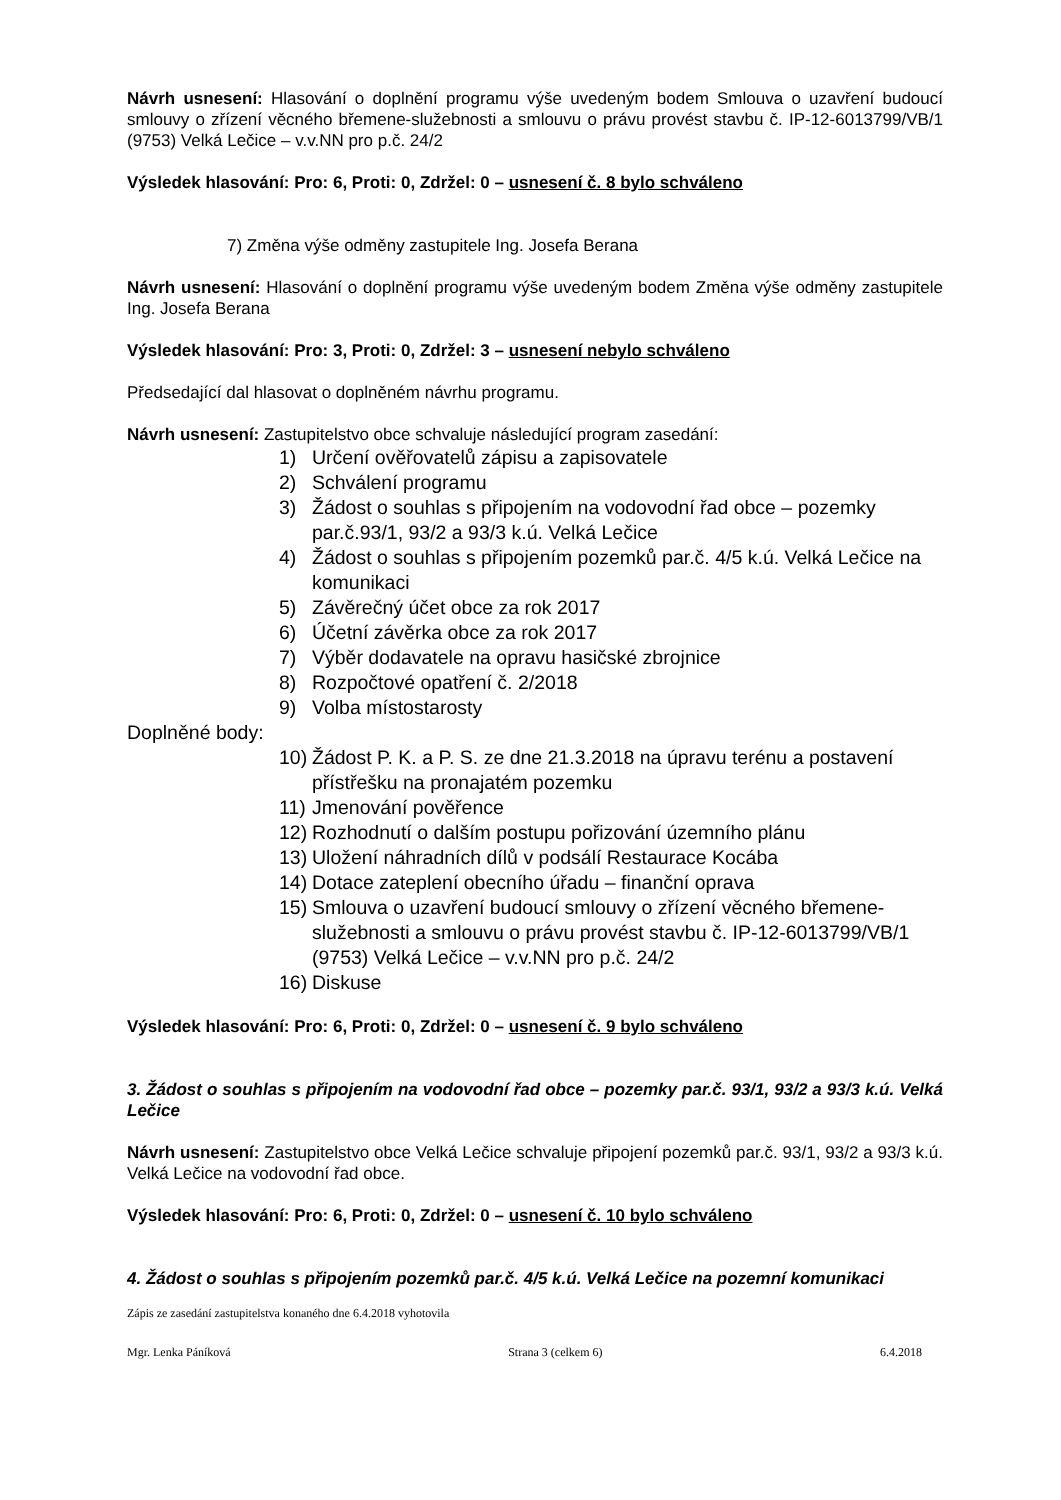Návrh usnesení: Hlasování o doplnění programu výše uvedeným bodem Smlouva o uzavření budoucí smlouvy o zřízení věcného břemene-služebnosti a smlouvu o právu provést stavbu č. IP-12-6013799/VB/1 (9753) Velká Lečice – v.v.NN pro p.č. 24/2
Výsledek hlasování: Pro: 6, Proti: 0, Zdržel: 0 – usnesení č. 8 bylo schváleno
7) Změna výše odměny zastupitele Ing. Josefa Berana
Návrh usnesení: Hlasování o doplnění programu výše uvedeným bodem Změna výše odměny zastupitele Ing. Josefa Berana
Výsledek hlasování: Pro: 3, Proti: 0, Zdržel: 3 – usnesení nebylo schváleno
Předsedající dal hlasovat o doplněném návrhu programu.
Návrh usnesení: Zastupitelstvo obce schvaluje následující program zasedání:
1) Určení ověřovatelů zápisu a zapisovatele
2) Schválení programu
3) Žádost o souhlas s připojením na vodovodní řad obce – pozemky par.č.93/1, 93/2 a 93/3 k.ú. Velká Lečice
4) Žádost o souhlas s připojením pozemků par.č. 4/5 k.ú. Velká Lečice na komunikaci
5) Závěrečný účet obce za rok 2017
6) Účetní závěrka obce za rok 2017
7) Výběr dodavatele na opravu hasičské zbrojnice
8) Rozpočtové opatření č. 2/2018
9) Volba místostarosty
Doplněné body:
10) Žádost P. K. a P. S. ze dne 21.3.2018 na úpravu terénu a postavení přístřešku na pronajatém pozemku
11) Jmenování pověřence
12) Rozhodnutí o dalším postupu pořizování územního plánu
13) Uložení náhradních dílů v podsálí Restaurace Kocába
14) Dotace zateplení obecního úřadu – finanční oprava
15) Smlouva o uzavření budoucí smlouvy o zřízení věcného břemene-služebnosti a smlouvu o právu provést stavbu č. IP-12-6013799/VB/1 (9753) Velká Lečice – v.v.NN pro p.č. 24/2
16) Diskuse
Výsledek hlasování: Pro: 6, Proti: 0, Zdržel: 0 – usnesení č. 9 bylo schváleno
3. Žádost o souhlas s připojením na vodovodní řad obce – pozemky par.č. 93/1, 93/2 a 93/3 k.ú. Velká Lečice
Návrh usnesení: Zastupitelstvo obce Velká Lečice schvaluje připojení pozemků par.č. 93/1, 93/2 a 93/3 k.ú. Velká Lečice na vodovodní řad obce.
Výsledek hlasování: Pro: 6, Proti: 0, Zdržel: 0 – usnesení č. 10 bylo schváleno
4. Žádost o souhlas s připojením pozemků par.č. 4/5 k.ú. Velká Lečice na pozemní komunikaci
Zápis ze zasedání zastupitelstva konaného dne 6.4.2018 vyhotovila
Mgr. Lenka Páníková Strana 3 (celkem 6) 6.4.2018